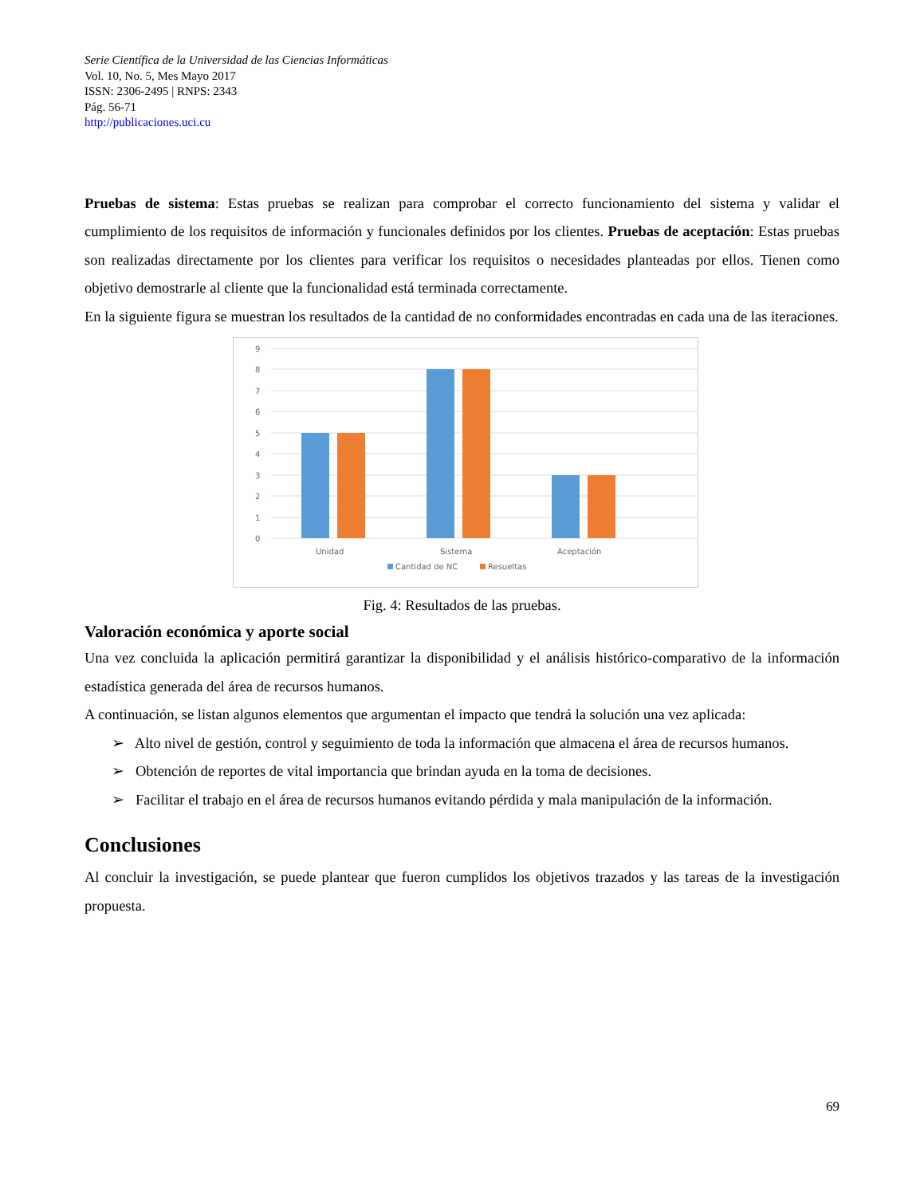Serie Científica de la Universidad de las Ciencias Informáticas
Vol. 10, No. 5, Mes Mayo 2017
ISSN: 2306-2495 | RNPS: 2343
Pág. 56-71
http://publicaciones.uci.cu
Pruebas de sistema: Estas pruebas se realizan para comprobar el correcto funcionamiento del sistema y validar el cumplimiento de los requisitos de información y funcionales definidos por los clientes. Pruebas de aceptación: Estas pruebas son realizadas directamente por los clientes para verificar los requisitos o necesidades planteadas por ellos. Tienen como objetivo demostrarle al cliente que la funcionalidad está terminada correctamente.
En la siguiente figura se muestran los resultados de la cantidad de no conformidades encontradas en cada una de las iteraciones.
9
8
7
6
5
4
3
2
1
0
Unidad
Sistema
Aceptación
Cantidad de NC
Resueltas
Fig. 4: Resultados de las pruebas.
Valoración económica y aporte social
Una vez concluida la aplicación permitirá garantizar la disponibilidad y el análisis histórico-comparativo de la información estadística generada del área de recursos humanos.
A continuación, se listan algunos elementos que argumentan el impacto que tendrá la solución una vez aplicada:
➢ Alto nivel de gestión, control y seguimiento de toda la información que almacena el área de recursos humanos.
➢ Obtención de reportes de vital importancia que brindan ayuda en la toma de decisiones.
➢ Facilitar el trabajo en el área de recursos humanos evitando pérdida y mala manipulación de la información.
Conclusiones
Al concluir la investigación, se puede plantear que fueron cumplidos los objetivos trazados y las tareas de la investigación propuesta.
69